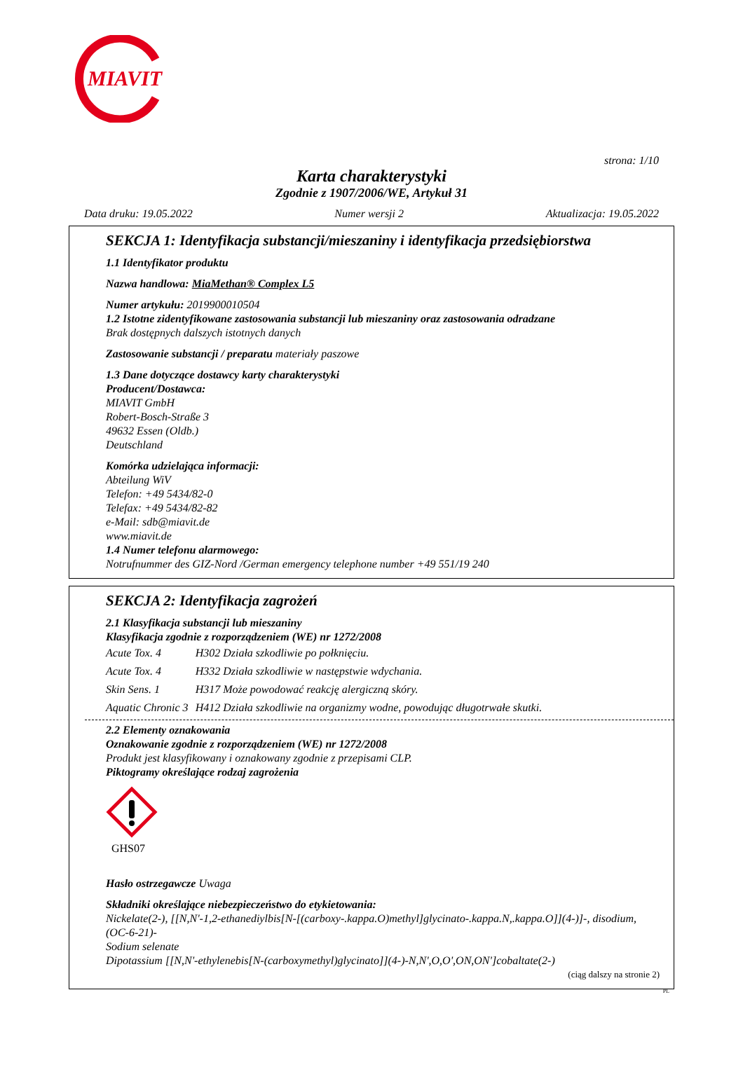MIAVIT
strona: 1/10
Karta charakterystyki
Zgodnie z 1907/2006/WE, Artykuł 31
Data druku: 19.05.2022 Numer wersji 2 Aktualizacja: 19.05.2022
SEKCJA 1: Identyfikacja substancji/mieszaniny i identyfikacja przedsiębiorstwa
1.1 Identyfikator produktu
Nazwa handlowa: MiaMethan® Complex L5
Numer artykułu: 2019900010504
1.2 Istotne zidentyfikowane zastosowania substancji lub mieszaniny oraz zastosowania odradzane
Brak dostępnych dalszych istotnych danych
Zastosowanie substancji / preparatu materiały paszowe
1.3 Dane dotyczące dostawcy karty charakterystyki
Producent/Dostawca:
MIAVIT GmbH
Robert-Bosch-Straße 3
49632 Essen (Oldb.)
Deutschland
Komórka udzielająca informacji:
Abteilung WiV
Telefon: +49 5434/82-0
Telefax: +49 5434/82-82
e-Mail: sdb@miavit.de
www.miavit.de
1.4 Numer telefonu alarmowego:
Notrufnummer des GIZ-Nord /German emergency telephone number +49 551/19 240
SEKCJA 2: Identyfikacja zagrożeń
2.1 Klasyfikacja substancji lub mieszaniny
Klasyfikacja zgodnie z rozporządzeniem (WE) nr 1272/2008
| Acute Tox. 4 | H302 Działa szkodliwie po połknięciu. |
| Acute Tox. 4 | H332 Działa szkodliwie w następstwie wdychania. |
| Skin Sens. 1 | H317 Może powodować reakcję alergiczną skóry. |
| Aquatic Chronic 3 | H412 Działa szkodliwie na organizmy wodne, powodując długotrwałe skutki. |
2.2 Elementy oznakowania
Oznakowanie zgodnie z rozporządzeniem (WE) nr 1272/2008
Produkt jest klasyfikowany i oznakowany zgodnie z przepisami CLP.
Piktogramy określające rodzaj zagrożenia
GHS07
Hasło ostrzegawcze Uwaga
Składniki określające niebezpieczeństwo do etykietowania:
Nickelate(2-), [[N,N'-1,2-ethanediylbis[N-[(carboxy-.kappa.O)methyl]glycinato-.kappa.N,.kappa.O]](4-)]-, disodium, (OC-6-21)-
Sodium selenate
Dipotassium [[N,N'-ethylenebis[N-(carboxymethyl)glycinato]](4-)-N,N',O,O',ON,ON']cobaltate(2-)
(ciąg dalszy na stronie 2)
PL